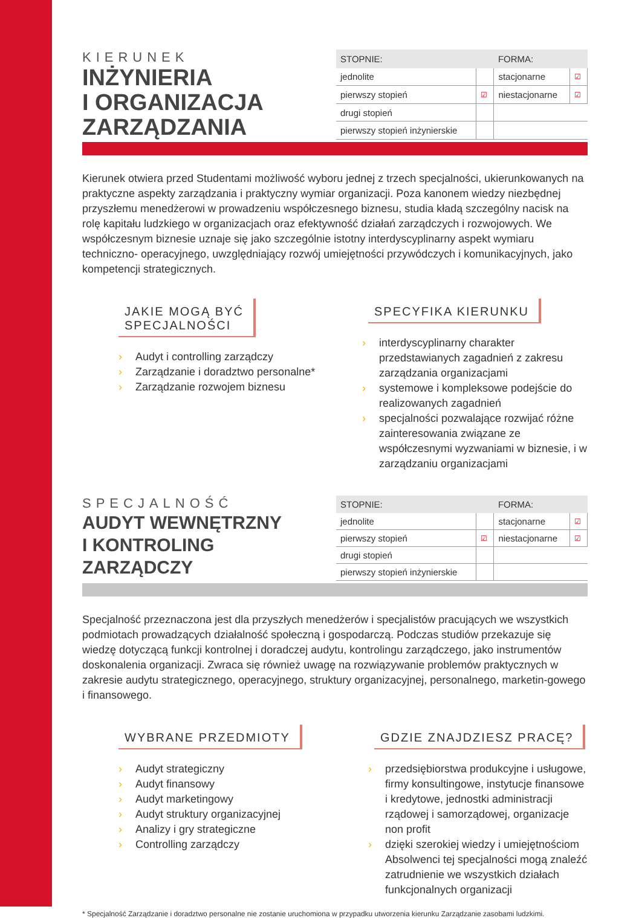KIERUNEK
INŻYNIERIA
I ORGANIZACJA
ZARZĄDZANIA
| STOPNIE: | | FORMA: | |
| --- | --- | --- | --- |
| jednolite | | stacjonarne | ☑ |
| pierwszy stopień | ☑ | niestacjonarne | ☑ |
| drugi stopień | | | |
| pierwszy stopień inżynierskie | | | |
Kierunek otwiera przed Studentami możliwość wyboru jednej z trzech specjalności, ukierunkowanych na praktyczne aspekty zarządzania i praktyczny wymiar organizacji. Poza kanonem wiedzy niezbędnej przyszłemu menedżerowi w prowadzeniu współczesnego biznesu, studia kładą szczególny nacisk na rolę kapitału ludzkiego w organizacjach oraz efektywność działań zarządczych i rozwojowych. We współczesnym biznesie uznaje się jako szczególnie istotny interdyscyplinarny aspekt wymiaru techniczno- operacyjnego, uwzględniający rozwój umiejętności przywódczych i komunikacyjnych, jako kompetencji strategicznych.
JAKIE MOGĄ BYĆ
SPECJALNOŚCI
› Audyt i controlling zarządczy
› Zarządzanie i doradztwo personalne*
› Zarządzanie rozwojem biznesu
SPECYFIKA KIERUNKU
› interdyscyplinarny charakter przedstawianych zagadnień z zakresu zarządzania organizacjami
› systemowe i kompleksowe podejście do realizowanych zagadnień
› specjalności pozwalające rozwijać różne zainteresowania związane ze współczesnymi wyzwaniami w biznesie, i w zarządzaniu organizacjami
SPECJALNOŚĆ
AUDYT WEWNĘTRZNY
I KONTROLING
ZARZĄDCZY
| STOPNIE: | | FORMA: | |
| --- | --- | --- | --- |
| jednolite | | stacjonarne | ☑ |
| pierwszy stopień | ☑ | niestacjonarne | ☑ |
| drugi stopień | | | |
| pierwszy stopień inżynierskie | | | |
Specjalność przeznaczona jest dla przyszłych menedżerów i specjalistów pracujących we wszystkich podmiotach prowadzących działalność społeczną i gospodarczą. Podczas studiów przekazuje się wiedzę dotyczącą funkcji kontrolnej i doradczej audytu, kontrolingu zarządczego, jako instrumentów doskonalenia organizacji. Zwraca się również uwagę na rozwiązywanie problemów praktycznych w zakresie audytu strategicznego, operacyjnego, struktury organizacyjnej, personalnego, marketin-gowego i finansowego.
WYBRANE PRZEDMIOTY
› Audyt strategiczny
› Audyt finansowy
› Audyt marketingowy
› Audyt struktury organizacyjnej
› Analizy i gry strategiczne
› Controlling zarządczy
GDZIE ZNAJDZIESZ PRACĘ?
› przedsiębiorstwa produkcyjne i usługowe, firmy konsultingowe, instytucje finansowe i kredytowe, jednostki administracji rządowej i samorządowej, organizacje non profit
› dzięki szerokiej wiedzy i umiejętnościom Absolwenci tej specjalności mogą znaleźć zatrudnienie we wszystkich działach funkcjonalnych organizacji
* Specjalność Zarządzanie i doradztwo personalne nie zostanie uruchomiona w przypadku utworzenia kierunku Zarządzanie zasobami ludzkimi.